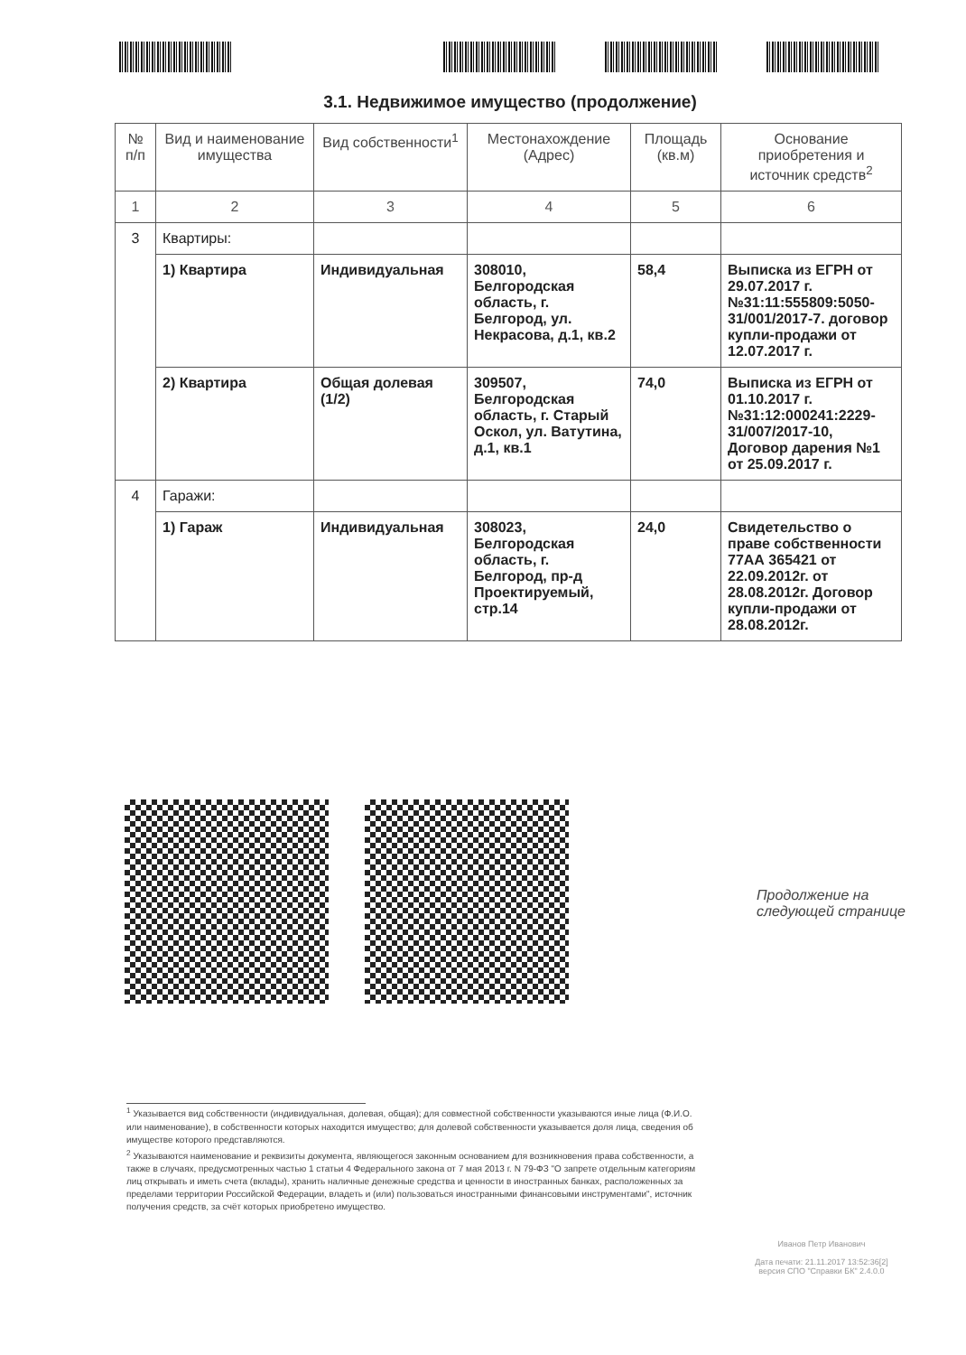3.1. Недвижимое имущество (продолжение)
| № п/п | Вид и наименование имущества | Вид собственности<sup>1</sup> | Местонахождение (Адрес) | Площадь (кв.м) | Основание приобретения и источник средств<sup>2</sup> |
| --- | --- | --- | --- | --- | --- |
| 1 | 2 | 3 | 4 | 5 | 6 |
| 3 | Квартиры: | | | | |
| | 1) Квартира | Индивидуальная | 308010, Белгородская область, г. Белгород, ул. Некрасова, д.1, кв.2 | 58,4 | Выписка из ЕГРН от 29.07.2017 г. №31:11:555809:5050-31/001/2017-7. договор купли-продажи от 12.07.2017 г. |
| | 2) Квартира | Общая долевая (1/2) | 309507, Белгородская область, г. Старый Оскол, ул. Ватутина, д.1, кв.1 | 74,0 | Выписка из ЕГРН от 01.10.2017 г. №31:12:000241:2229-31/007/2017-10, Договор дарения №1 от 25.09.2017 г. |
| 4 | Гаражи: | | | | |
| | 1) Гараж | Индивидуальная | 308023, Белгородская область, г. Белгород, пр-д Проектируемый, стр.14 | 24,0 | Свидетельство о праве собственности 77АА 365421 от 22.09.2012г. от 28.08.2012г. Договор купли-продажи от 28.08.2012г. |
Продолжение на
следующей странице
<sup>1</sup> Указывается вид собственности (индивидуальная, долевая, общая); для совместной собственности указываются иные лица (Ф.И.О. или наименование), в собственности которых находится имущество; для долевой собственности указывается доля лица, сведения об имуществе которого представляются.
<sup>2</sup> Указываются наименование и реквизиты документа, являющегося законным основанием для возникновения права собственности, а также в случаях, предусмотренных частью 1 статьи 4 Федерального закона от 7 мая 2013 г. N 79-ФЗ "О запрете отдельным категориям лиц открывать и иметь счета (вклады), хранить наличные денежные средства и ценности в иностранных банках, расположенных за пределами территории Российской Федерации, владеть и (или) пользоваться иностранными финансовыми инструментами", источник получения средств, за счёт которых приобретено имущество.
Иванов Петр Иванович
Дата печати: 21.11.2017 13:52:36[2]
версия СПО "Справки БК" 2.4.0.0